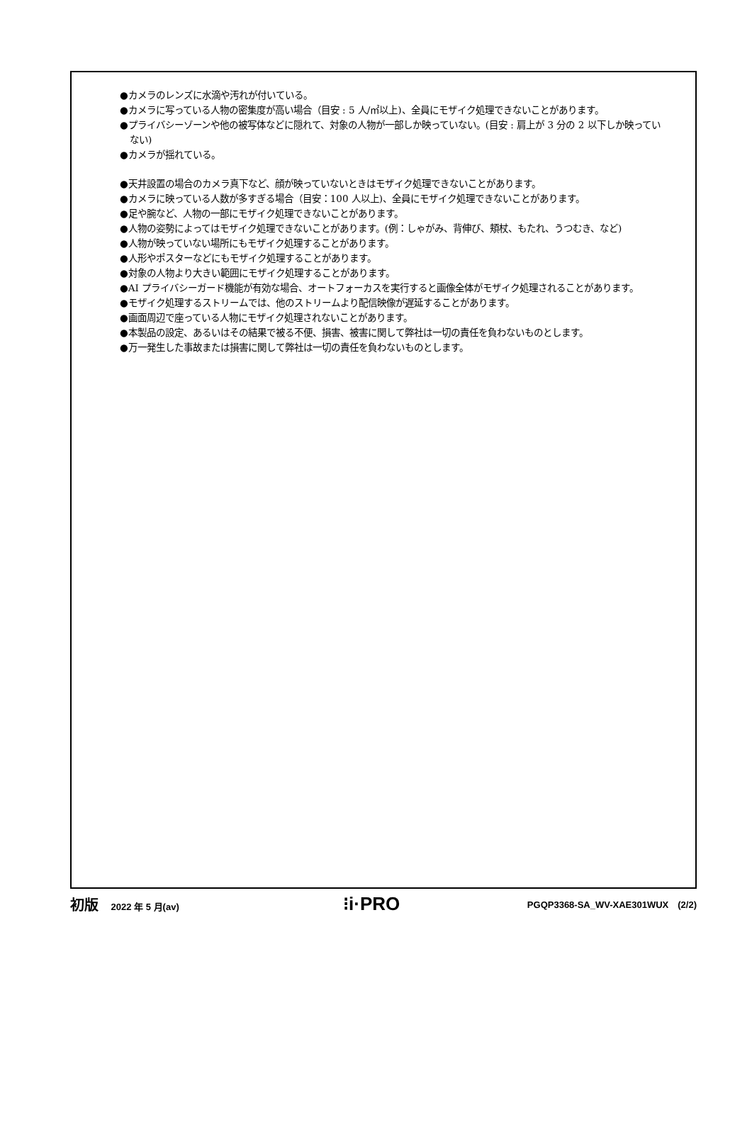●カメラのレンズに水滴や汚れが付いている。
●カメラに写っている人物の密集度が高い場合（目安 : 5 人/㎡以上)、全員にモザイク処理できないことがあります。
●プライバシーゾーンや他の被写体などに隠れて、対象の人物が一部しか映っていない。(目安 : 肩上が 3 分の 2 以下しか映っていない)
●カメラが揺れている。
●天井設置の場合のカメラ真下など、顔が映っていないときはモザイク処理できないことがあります。
●カメラに映っている人数が多すぎる場合（目安：100 人以上)、全員にモザイク処理できないことがあります。
●足や腕など、人物の一部にモザイク処理できないことがあります。
●人物の姿勢によってはモザイク処理できないことがあります。(例：しゃがみ、背伸び、頬杖、もたれ、うつむき、など)
●人物が映っていない場所にもモザイク処理することがあります。
●人形やポスターなどにもモザイク処理することがあります。
●対象の人物より大きい範囲にモザイク処理することがあります。
●AI プライバシーガード機能が有効な場合、オートフォーカスを実行すると画像全体がモザイク処理されることがあります。
●モザイク処理するストリームでは、他のストリームより配信映像が遅延することがあります。
●画面周辺で座っている人物にモザイク処理されないことがあります。
●本製品の設定、あるいはその結果で被る不便、損害、被害に関して弊社は一切の責任を負わないものとします。
●万一発生した事故または損害に関して弊社は一切の責任を負わないものとします。
初版 2022 年 5 月(av)
⁝i·PRO
PGQP3368-SA_WV-XAE301WUX　(2/2)